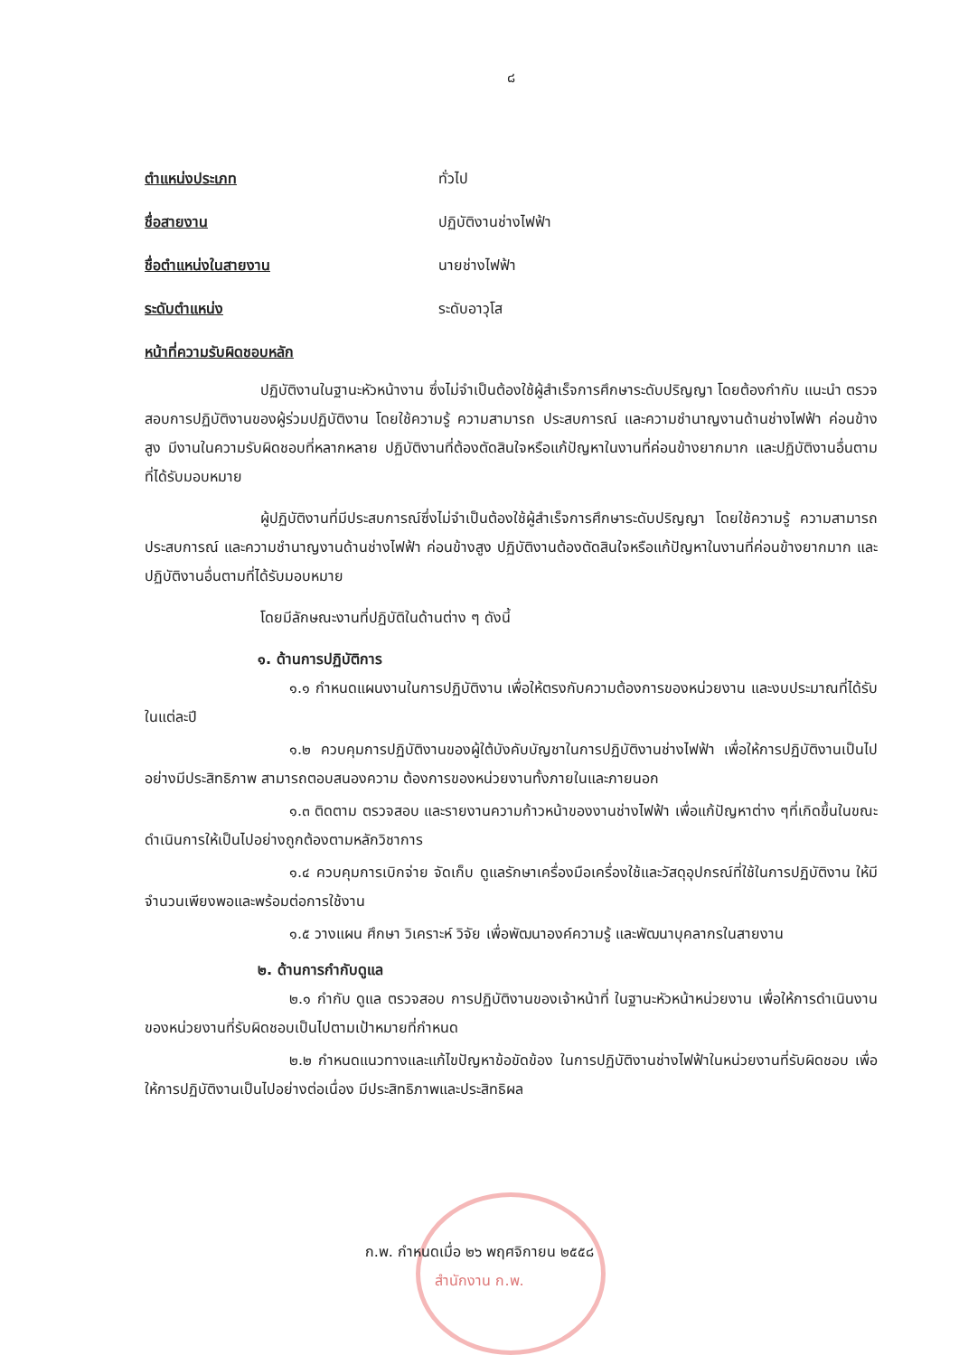๘
ตำแหน่งประเภท ทั่วไป
ชื่อสายงาน ปฏิบัติงานช่างไฟฟ้า
ชื่อตำแหน่งในสายงาน นายช่างไฟฟ้า
ระดับตำแหน่ง ระดับอาวุโส
หน้าที่ความรับผิดชอบหลัก
ปฏิบัติงานในฐานะหัวหน้างาน ซึ่งไม่จำเป็นต้องใช้ผู้สำเร็จการศึกษาระดับปริญญา โดยต้องกำกับ แนะนำ ตรวจสอบการปฏิบัติงานของผู้ร่วมปฏิบัติงาน โดยใช้ความรู้ ความสามารถ ประสบการณ์ และความชำนาญงานด้านช่างไฟฟ้า ค่อนข้างสูง มีงานในความรับผิดชอบที่หลากหลาย ปฏิบัติงานที่ต้องตัดสินใจหรือแก้ปัญหาในงานที่ค่อนข้างยากมาก และปฏิบัติงานอื่นตามที่ได้รับมอบหมาย
ผู้ปฏิบัติงานที่มีประสบการณ์ซึ่งไม่จำเป็นต้องใช้ผู้สำเร็จการศึกษาระดับปริญญา โดยใช้ความรู้ ความสามารถ ประสบการณ์ และความชำนาญงานด้านช่างไฟฟ้า ค่อนข้างสูง ปฏิบัติงานต้องตัดสินใจหรือแก้ปัญหาในงานที่ค่อนข้างยากมาก และปฏิบัติงานอื่นตามที่ได้รับมอบหมาย
โดยมีลักษณะงานที่ปฏิบัติในด้านต่าง ๆ ดังนี้
๑. ด้านการปฏิบัติการ
๑.๑ กำหนดแผนงานในการปฏิบัติงาน เพื่อให้ตรงกับความต้องการของหน่วยงาน และงบประมาณที่ได้รับในแต่ละปี
๑.๒ ควบคุมการปฏิบัติงานของผู้ใต้บังคับบัญชาในการปฏิบัติงานช่างไฟฟ้า เพื่อให้การปฏิบัติงานเป็นไปอย่างมีประสิทธิภาพ สามารถตอบสนองความ ต้องการของหน่วยงานทั้งภายในและภายนอก
๑.๓ ติดตาม ตรวจสอบ และรายงานความก้าวหน้าของงานช่างไฟฟ้า เพื่อแก้ปัญหาต่าง ๆที่เกิดขึ้นในขณะดำเนินการให้เป็นไปอย่างถูกต้องตามหลักวิชาการ
๑.๔ ควบคุมการเบิกจ่าย จัดเก็บ ดูแลรักษาเครื่องมือเครื่องใช้และวัสดุอุปกรณ์ที่ใช้ในการปฏิบัติงาน ให้มีจำนวนเพียงพอและพร้อมต่อการใช้งาน
๑.๕ วางแผน ศึกษา วิเคราะห์ วิจัย เพื่อพัฒนาองค์ความรู้ และพัฒนาบุคลากรในสายงาน
๒. ด้านการกำกับดูแล
๒.๑ กำกับ ดูแล ตรวจสอบ การปฏิบัติงานของเจ้าหน้าที่ ในฐานะหัวหน้าหน่วยงาน เพื่อให้การดำเนินงานของหน่วยงานที่รับผิดชอบเป็นไปตามเป้าหมายที่กำหนด
๒.๒ กำหนดแนวทางและแก้ไขปัญหาข้อขัดข้อง ในการปฏิบัติงานช่างไฟฟ้าในหน่วยงานที่รับผิดชอบ เพื่อให้การปฏิบัติงานเป็นไปอย่างต่อเนื่อง มีประสิทธิภาพและประสิทธิผล
ก.พ. กำหนดเมื่อ ๒๖ พฤศจิกายน ๒๕๕๘
สำนักงาน ก.พ.